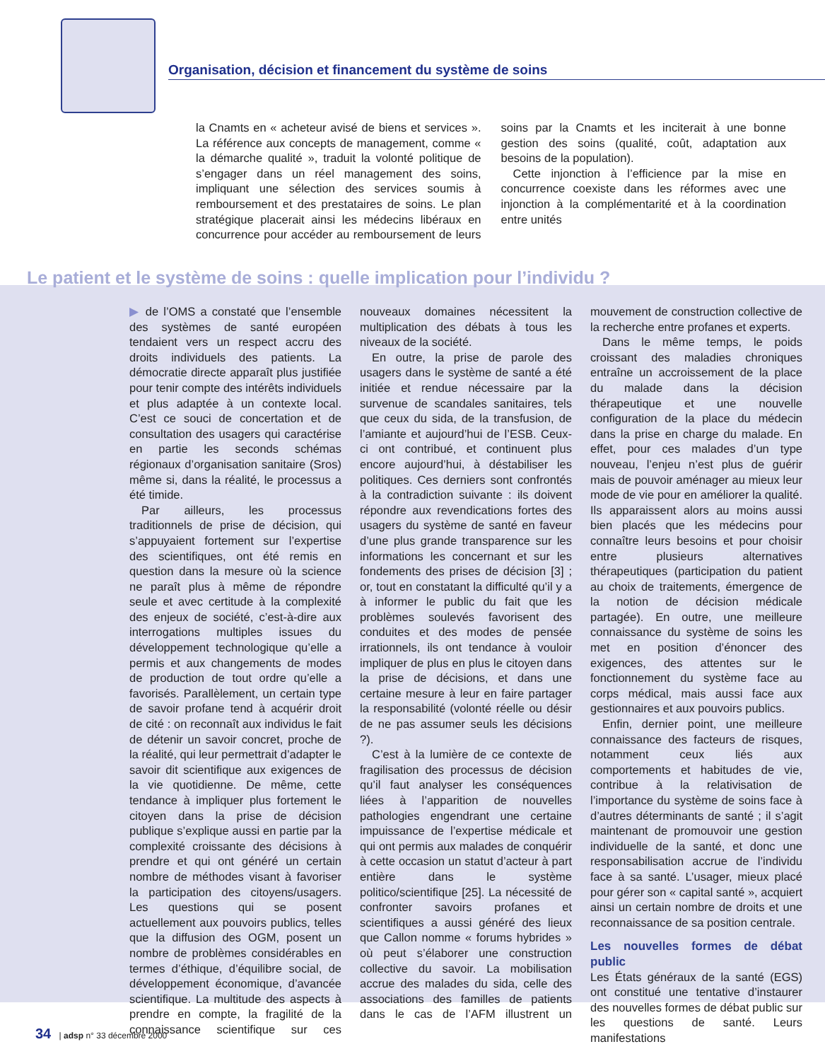Organisation, décision et financement du système de soins
la Cnamts en « acheteur avisé de biens et services ». La référence aux concepts de management, comme « la démarche qualité », traduit la volonté politique de s’engager dans un réel management des soins, impliquant une sélection des services soumis à remboursement et des prestataires de soins. Le plan stratégique placerait ainsi les médecins libéraux en concurrence pour accéder au remboursement de leurs soins par la Cnamts et les inciterait à une bonne gestion des soins (qualité, coût, adaptation aux besoins de la population).
Cette injonction à l’efficience par la mise en concurrence coexiste dans les réformes avec une injonction à la complémentarité et à la coordination entre unités
Le patient et le système de soins : quelle implication pour l’individu ?
▶ de l’OMS a constaté que l’ensemble des systèmes de santé européen tendaient vers un respect accru des droits individuels des patients. La démocratie directe apparaît plus justifiée pour tenir compte des intérêts individuels et plus adaptée à un contexte local. C’est ce souci de concertation et de consultation des usagers qui caractérise en partie les seconds schémas régionaux d’organisation sanitaire (Sros) même si, dans la réalité, le processus a été timide.
Par ailleurs, les processus traditionnels de prise de décision, qui s’appuyaient fortement sur l’expertise des scientifiques, ont été remis en question dans la mesure où la science ne paraît plus à même de répondre seule et avec certitude à la complexité des enjeux de société, c’est-à-dire aux interrogations multiples issues du développement technologique qu’elle a permis et aux changements de modes de production de tout ordre qu’elle a favorisés. Parallèlement, un certain type de savoir profane tend à acquérir droit de cité : on reconnaît aux individus le fait de détenir un savoir concret, proche de la réalité, qui leur permettrait d’adapter le savoir dit scientifique aux exigences de la vie quotidienne. De même, cette tendance à impliquer plus fortement le citoyen dans la prise de décision publique s’explique aussi en partie par la complexité croissante des décisions à prendre et qui ont généré un certain nombre de méthodes visant à favoriser la participation des citoyens/usagers. Les questions qui se posent actuellement aux pouvoirs publics, telles que la diffusion des OGM, posent un nombre de problèmes considérables en termes d’éthique, d’équilibre social, de développement économique, d’avancée scientifique. La multitude des aspects à prendre en compte, la fragilité de la connaissance scientifique sur ces nouveaux domaines nécessitent la multiplication des débats à tous les niveaux de la société.
En outre, la prise de parole des usagers dans le système de santé a été initiée et rendue nécessaire par la survenue de scandales sanitaires, tels que ceux du sida, de la transfusion, de l’amiante et aujourd’hui de l’ESB. Ceux-ci ont contribué, et continuent plus encore aujourd’hui, à déstabiliser les politiques. Ces derniers sont confrontés à la contradiction suivante : ils doivent répondre aux revendications fortes des usagers du système de santé en faveur d’une plus grande transparence sur les informations les concernant et sur les fondements des prises de décision [3] ; or, tout en constatant la difficulté qu’il y a à informer le public du fait que les problèmes soulevés favorisent des conduites et des modes de pensée irrationnels, ils ont tendance à vouloir impliquer de plus en plus le citoyen dans la prise de décisions, et dans une certaine mesure à leur en faire partager la responsabilité (volonté réelle ou désir de ne pas assumer seuls les décisions ?).
C’est à la lumière de ce contexte de fragilisation des processus de décision qu’il faut analyser les conséquences liées à l’apparition de nouvelles pathologies engendrant une certaine impuissance de l’expertise médicale et qui ont permis aux malades de conquérir à cette occasion un statut d’acteur à part entière dans le système politico/scientifique [25]. La nécessité de confronter savoirs profanes et scientifiques a aussi généré des lieux que Callon nomme « forums hybrides » où peut s’élaborer une construction collective du savoir. La mobilisation accrue des malades du sida, celle des associations des familles de patients dans le cas de l’AFM illustrent un mouvement de construction collective de la recherche entre profanes et experts.
Dans le même temps, le poids croissant des maladies chroniques entraîne un accroissement de la place du malade dans la décision thérapeutique et une nouvelle configuration de la place du médecin dans la prise en charge du malade. En effet, pour ces malades d’un type nouveau, l’enjeu n’est plus de guérir mais de pouvoir aménager au mieux leur mode de vie pour en améliorer la qualité. Ils apparaissent alors au moins aussi bien placés que les médecins pour connaître leurs besoins et pour choisir entre plusieurs alternatives thérapeutiques (participation du patient au choix de traitements, émergence de la notion de décision médicale partagée). En outre, une meilleure connaissance du système de soins les met en position d’énoncer des exigences, des attentes sur le fonctionnement du système face au corps médical, mais aussi face aux gestionnaires et aux pouvoirs publics.
Enfin, dernier point, une meilleure connaissance des facteurs de risques, notamment ceux liés aux comportements et habitudes de vie, contribue à la relativisation de l’importance du système de soins face à d’autres déterminants de santé ; il s’agit maintenant de promouvoir une gestion individuelle de la santé, et donc une responsabilisation accrue de l’individu face à sa santé. L’usager, mieux placé pour gérer son « capital santé », acquiert ainsi un certain nombre de droits et une reconnaissance de sa position centrale.
Les nouvelles formes de débat public
Les États généraux de la santé (EGS) ont constitué une tentative d’instaurer des nouvelles formes de débat public sur les questions de santé. Leurs manifestations
34 | adsp n° 33 décembre 2000